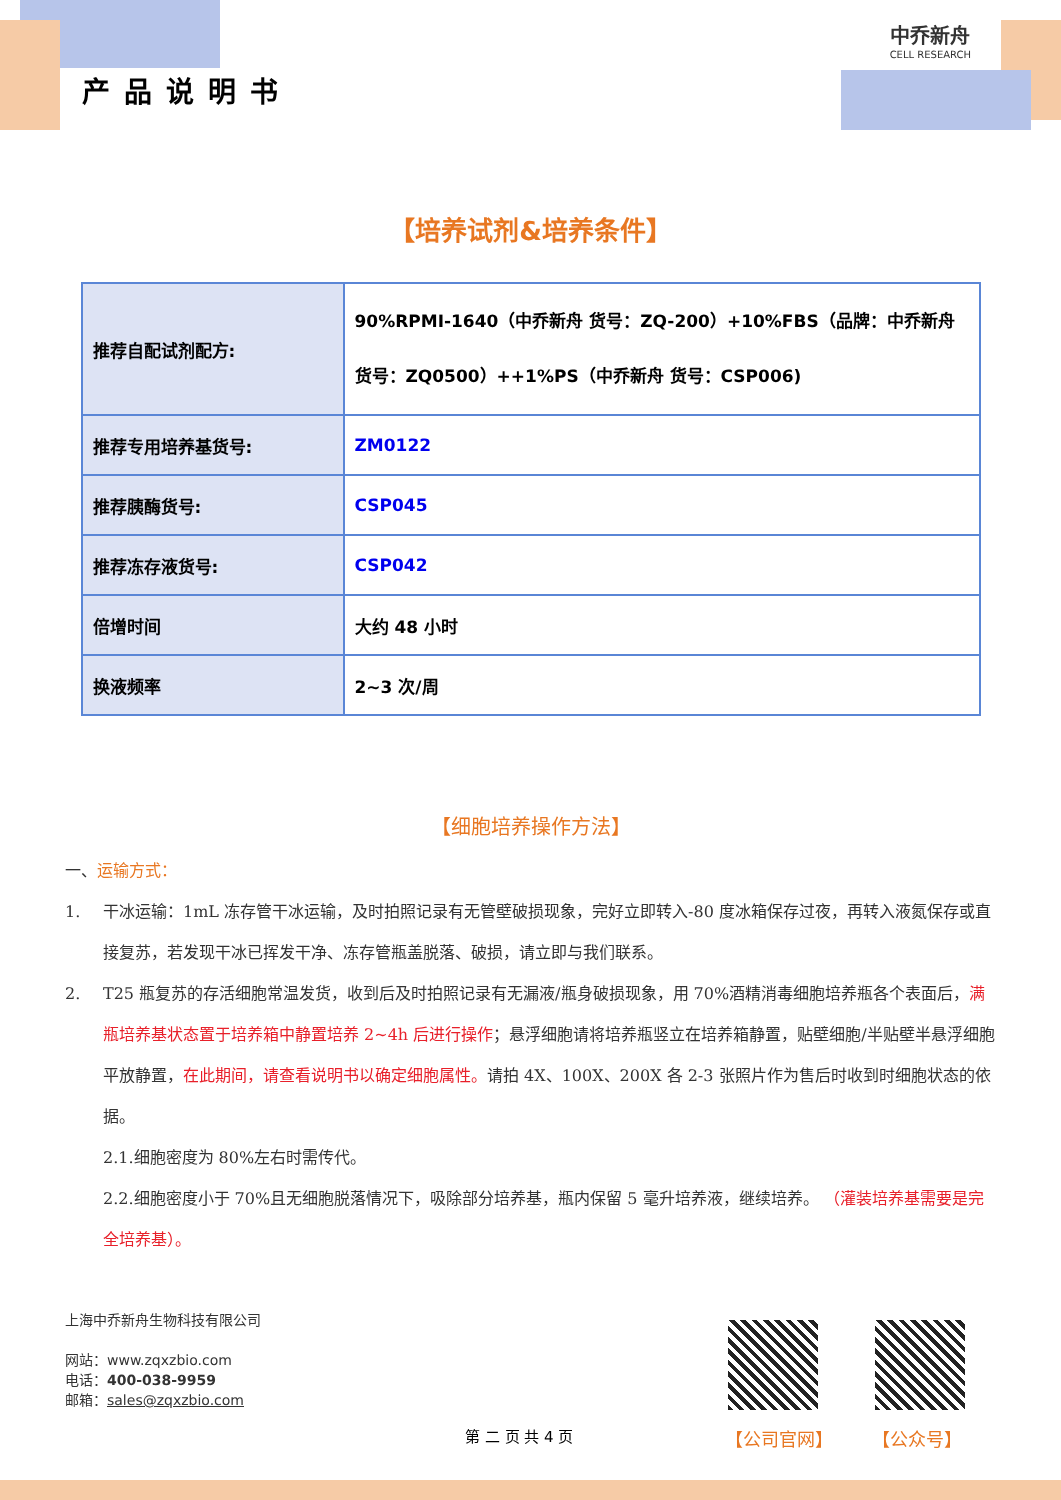产品说明书
中乔新舟
CELL RESEARCH
【培养试剂&培养条件】
| 推荐自配试剂配方: | 90%RPMI-1640（中乔新舟 货号：ZQ-200）+10%FBS（品牌：中乔新舟 货号：ZQ0500）++1%PS（中乔新舟 货号：CSP006) |
| 推荐专用培养基货号: | ZM0122 |
| 推荐胰酶货号: | CSP045 |
| 推荐冻存液货号: | CSP042 |
| 倍增时间 | 大约 48 小时 |
| 换液频率 | 2~3 次/周 |
【细胞培养操作方法】
一、运输方式：
1. 干冰运输：1mL 冻存管干冰运输，及时拍照记录有无管壁破损现象，完好立即转入-80 度冰箱保存过夜，再转入液氮保存或直接复苏，若发现干冰已挥发干净、冻存管瓶盖脱落、破损，请立即与我们联系。
2. T25 瓶复苏的存活细胞常温发货，收到后及时拍照记录有无漏液/瓶身破损现象，用 70%酒精消毒细胞培养瓶各个表面后，满瓶培养基状态置于培养箱中静置培养 2~4h 后进行操作；悬浮细胞请将培养瓶竖立在培养箱静置，贴壁细胞/半贴壁半悬浮细胞平放静置，在此期间，请查看说明书以确定细胞属性。请拍 4X、100X、200X 各 2-3 张照片作为售后时收到时细胞状态的依据。
2.1.细胞密度为 80%左右时需传代。
2.2.细胞密度小于 70%且无细胞脱落情况下，吸除部分培养基，瓶内保留 5 毫升培养液，继续培养。 （灌装培养基需要是完全培养基）。
上海中乔新舟生物科技有限公司
网站：www.zqxzbio.com
电话：400-038-9959
邮箱：sales@zqxzbio.com
【公司官网】 【公众号】
第 二 页 共 4 页